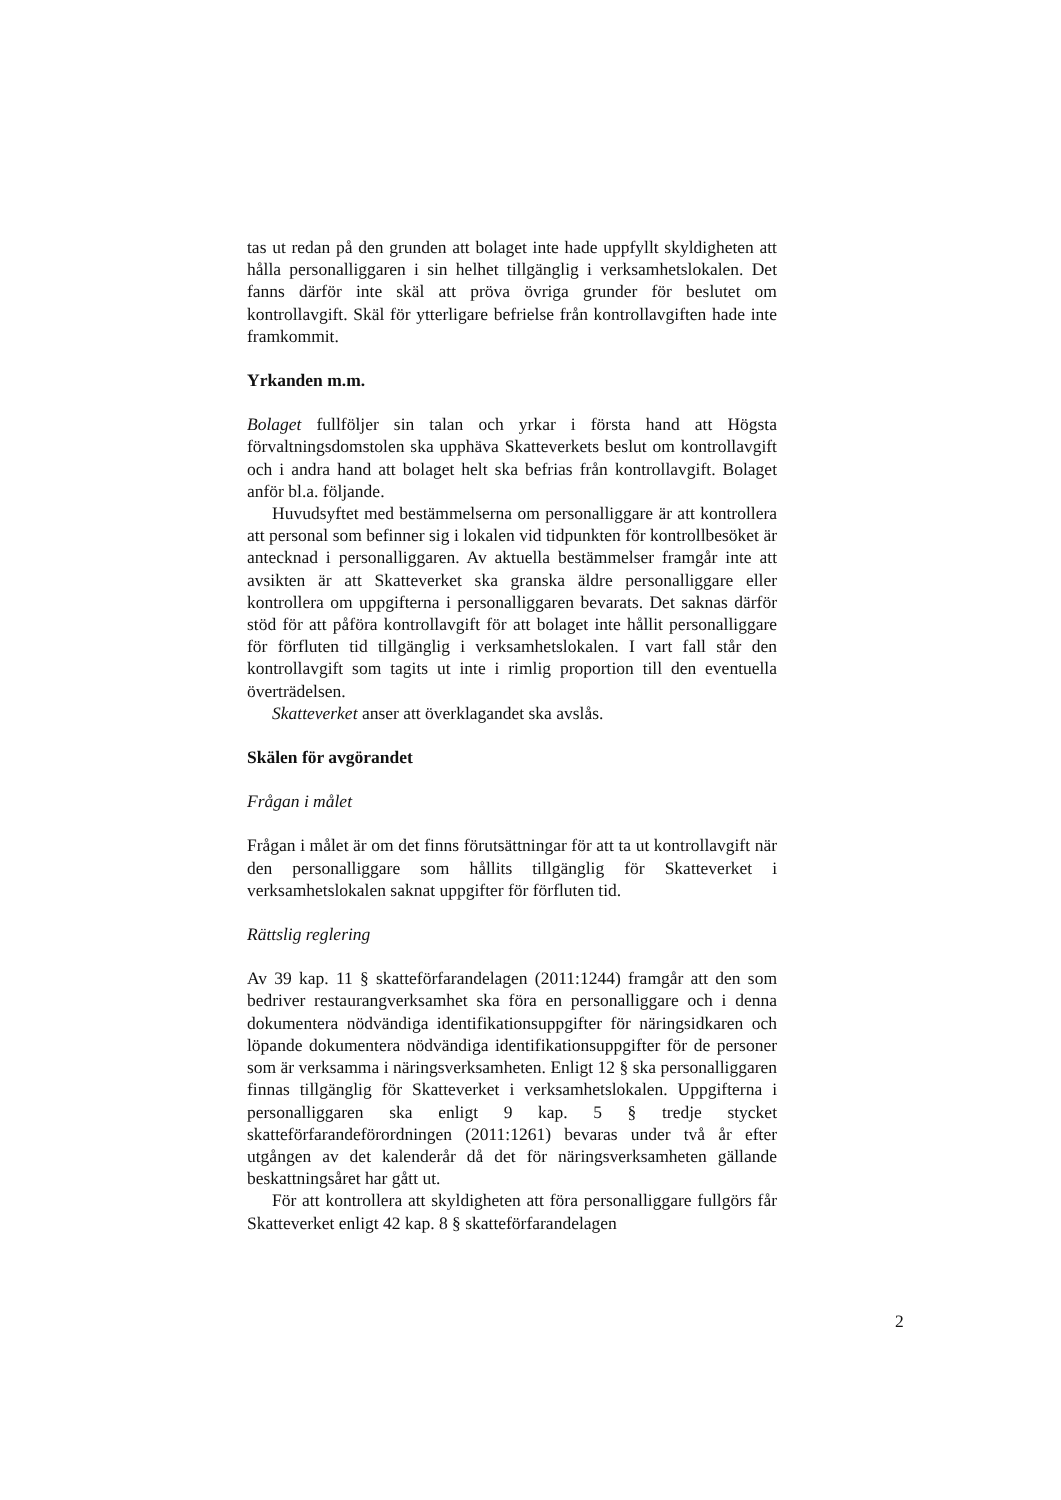tas ut redan på den grunden att bolaget inte hade uppfyllt skyldigheten att hålla personalliggaren i sin helhet tillgänglig i verksamhetslokalen. Det fanns därför inte skäl att pröva övriga grunder för beslutet om kontrollavgift. Skäl för ytterligare befrielse från kontrollavgiften hade inte framkommit.
Yrkanden m.m.
Bolaget fullföljer sin talan och yrkar i första hand att Högsta förvaltningsdomstolen ska upphäva Skatteverkets beslut om kontrollavgift och i andra hand att bolaget helt ska befrias från kontrollavgift. Bolaget anför bl.a. följande.
Huvudsyftet med bestämmelserna om personalliggare är att kontrollera att personal som befinner sig i lokalen vid tidpunkten för kontrollbesöket är antecknad i personalliggaren. Av aktuella bestämmelser framgår inte att avsikten är att Skatteverket ska granska äldre personalliggare eller kontrollera om uppgifterna i personalliggaren bevarats. Det saknas därför stöd för att påföra kontrollavgift för att bolaget inte hållit personalliggare för förfluten tid tillgänglig i verksamhetslokalen. I vart fall står den kontrollavgift som tagits ut inte i rimlig proportion till den eventuella överträdelsen.
Skatteverket anser att överklagandet ska avslås.
Skälen för avgörandet
Frågan i målet
Frågan i målet är om det finns förutsättningar för att ta ut kontrollavgift när den personalliggare som hållits tillgänglig för Skatteverket i verksamhetslokalen saknat uppgifter för förfluten tid.
Rättslig reglering
Av 39 kap. 11 § skatteförfarandelagen (2011:1244) framgår att den som bedriver restaurangverksamhet ska föra en personalliggare och i denna dokumentera nödvändiga identifikationsuppgifter för näringsidkaren och löpande dokumentera nödvändiga identifikationsuppgifter för de personer som är verksamma i näringsverksamheten. Enligt 12 § ska personalliggaren finnas tillgänglig för Skatteverket i verksamhetslokalen. Uppgifterna i personalliggaren ska enligt 9 kap. 5 § tredje stycket skatteförfarandeförordningen (2011:1261) bevaras under två år efter utgången av det kalenderår då det för näringsverksamheten gällande beskattningsåret har gått ut.
För att kontrollera att skyldigheten att föra personalliggare fullgörs får Skatteverket enligt 42 kap. 8 § skatteförfarandelagen
2